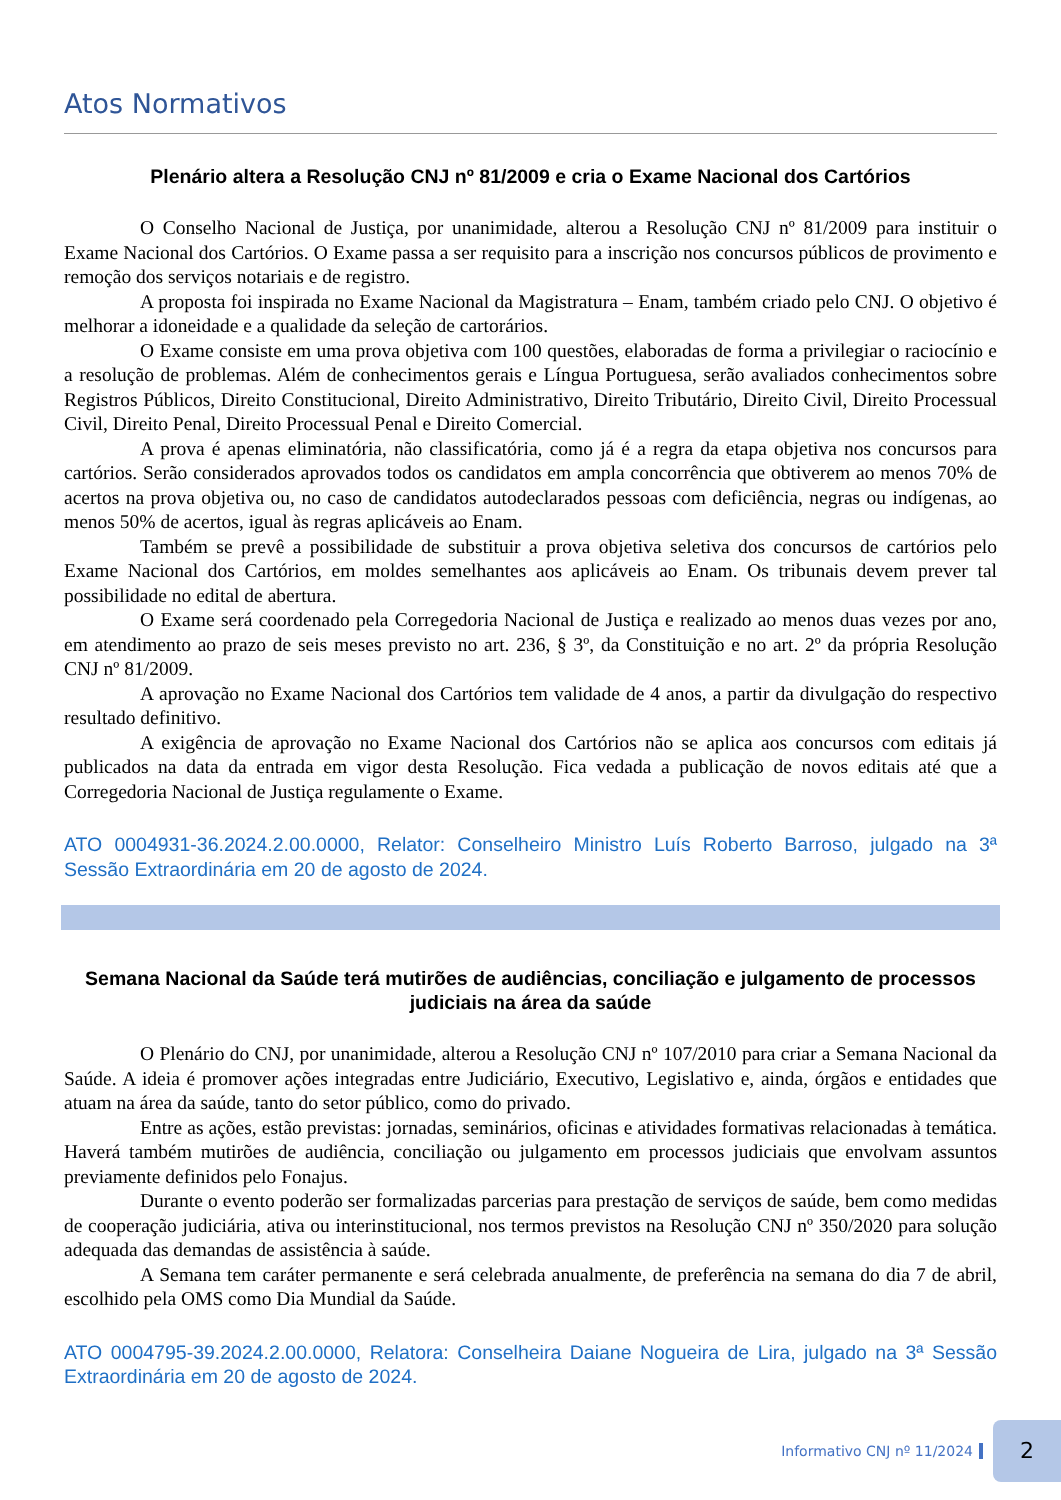Atos Normativos
Plenário altera a Resolução CNJ nº 81/2009 e cria o Exame Nacional dos Cartórios
O Conselho Nacional de Justiça, por unanimidade, alterou a Resolução CNJ nº 81/2009 para instituir o Exame Nacional dos Cartórios. O Exame passa a ser requisito para a inscrição nos concursos públicos de provimento e remoção dos serviços notariais e de registro.
A proposta foi inspirada no Exame Nacional da Magistratura – Enam, também criado pelo CNJ. O objetivo é melhorar a idoneidade e a qualidade da seleção de cartorários.
O Exame consiste em uma prova objetiva com 100 questões, elaboradas de forma a privilegiar o raciocínio e a resolução de problemas. Além de conhecimentos gerais e Língua Portuguesa, serão avaliados conhecimentos sobre Registros Públicos, Direito Constitucional, Direito Administrativo, Direito Tributário, Direito Civil, Direito Processual Civil, Direito Penal, Direito Processual Penal e Direito Comercial.
A prova é apenas eliminatória, não classificatória, como já é a regra da etapa objetiva nos concursos para cartórios. Serão considerados aprovados todos os candidatos em ampla concorrência que obtiverem ao menos 70% de acertos na prova objetiva ou, no caso de candidatos autodeclarados pessoas com deficiência, negras ou indígenas, ao menos 50% de acertos, igual às regras aplicáveis ao Enam.
Também se prevê a possibilidade de substituir a prova objetiva seletiva dos concursos de cartórios pelo Exame Nacional dos Cartórios, em moldes semelhantes aos aplicáveis ao Enam. Os tribunais devem prever tal possibilidade no edital de abertura.
O Exame será coordenado pela Corregedoria Nacional de Justiça e realizado ao menos duas vezes por ano, em atendimento ao prazo de seis meses previsto no art. 236, § 3º, da Constituição e no art. 2º da própria Resolução CNJ nº 81/2009.
A aprovação no Exame Nacional dos Cartórios tem validade de 4 anos, a partir da divulgação do respectivo resultado definitivo.
A exigência de aprovação no Exame Nacional dos Cartórios não se aplica aos concursos com editais já publicados na data da entrada em vigor desta Resolução. Fica vedada a publicação de novos editais até que a Corregedoria Nacional de Justiça regulamente o Exame.
ATO 0004931-36.2024.2.00.0000, Relator: Conselheiro Ministro Luís Roberto Barroso, julgado na 3ª Sessão Extraordinária em 20 de agosto de 2024.
Semana Nacional da Saúde terá mutirões de audiências, conciliação e julgamento de processos judiciais na área da saúde
O Plenário do CNJ, por unanimidade, alterou a Resolução CNJ nº 107/2010 para criar a Semana Nacional da Saúde. A ideia é promover ações integradas entre Judiciário, Executivo, Legislativo e, ainda, órgãos e entidades que atuam na área da saúde, tanto do setor público, como do privado.
Entre as ações, estão previstas: jornadas, seminários, oficinas e atividades formativas relacionadas à temática. Haverá também mutirões de audiência, conciliação ou julgamento em processos judiciais que envolvam assuntos previamente definidos pelo Fonajus.
Durante o evento poderão ser formalizadas parcerias para prestação de serviços de saúde, bem como medidas de cooperação judiciária, ativa ou interinstitucional, nos termos previstos na Resolução CNJ nº 350/2020 para solução adequada das demandas de assistência à saúde.
A Semana tem caráter permanente e será celebrada anualmente, de preferência na semana do dia 7 de abril, escolhido pela OMS como Dia Mundial da Saúde.
ATO 0004795-39.2024.2.00.0000, Relatora: Conselheira Daiane Nogueira de Lira, julgado na 3ª Sessão Extraordinária em 20 de agosto de 2024.
Informativo CNJ nº 11/2024
2